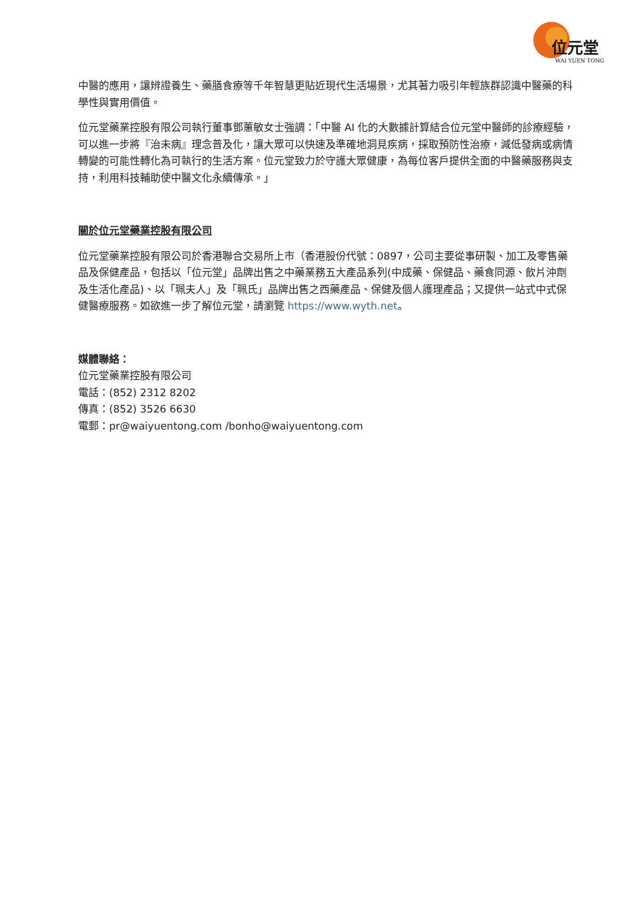位元堂
WAI YUEN TONG
中醫的應用，讓辨證養生、藥膳食療等千年智慧更貼近現代生活場景，尤其著力吸引年輕族群認識中醫藥的科學性與實用價值。
位元堂藥業控股有限公司執行董事鄧蕙敏女士強調：「中醫 AI 化的大數據計算結合位元堂中醫師的診療經驗，可以進一步將『治未病』理念普及化，讓大眾可以快速及準確地洞見疾病，採取預防性治療，減低發病或病情轉變的可能性轉化為可執行的生活方案。位元堂致力於守護大眾健康，為每位客戶提供全面的中醫藥服務與支持，利用科技輔助使中醫文化永續傳承。」
關於位元堂藥業控股有限公司
位元堂藥業控股有限公司於香港聯合交易所上市（香港股份代號：0897，公司主要從事研製、加工及零售藥品及保健產品，包括以「位元堂」品牌出售之中藥業務五大產品系列(中成藥、保健品、藥食同源、飲片沖劑及生活化產品)、以「珮夫人」及「珮氏」品牌出售之西藥產品、保健及個人護理產品；又提供一站式中式保健醫療服務。如欲進一步了解位元堂，請瀏覽 https://www.wyth.net。
媒體聯絡：
位元堂藥業控股有限公司
電話：(852) 2312 8202
傳真：(852) 3526 6630
電郵：pr@waiyuentong.com /bonho@waiyuentong.com